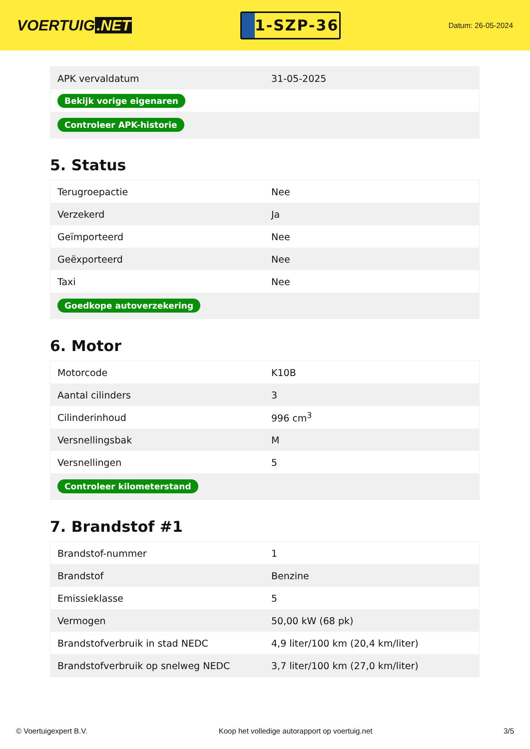VOERTUIG.NET
1-SZP-36
Datum: 26-05-2024
| APK vervaldatum | 31-05-2025 |
| Bekijk vorige eigenaren | |
| Controleer APK-historie | |
5. Status
| Terugroepactie | Nee |
| Verzekerd | Ja |
| Geïmporteerd | Nee |
| Geëxporteerd | Nee |
| Taxi | Nee |
| Goedkope autoverzekering | |
6. Motor
| Motorcode | K10B |
| Aantal cilinders | 3 |
| Cilinderinhoud | 996 cm<sup>3</sup> |
| Versnellingsbak | M |
| Versnellingen | 5 |
| Controleer kilometerstand | |
7. Brandstof #1
| Brandstof-nummer | 1 |
| Brandstof | Benzine |
| Emissieklasse | 5 |
| Vermogen | 50,00 kW (68 pk) |
| Brandstofverbruik in stad NEDC | 4,9 liter/100 km (20,4 km/liter) |
| Brandstofverbruik op snelweg NEDC | 3,7 liter/100 km (27,0 km/liter) |
© Voertuigexpert B.V. Koop het volledige autorapport op voertuig.net 3/5